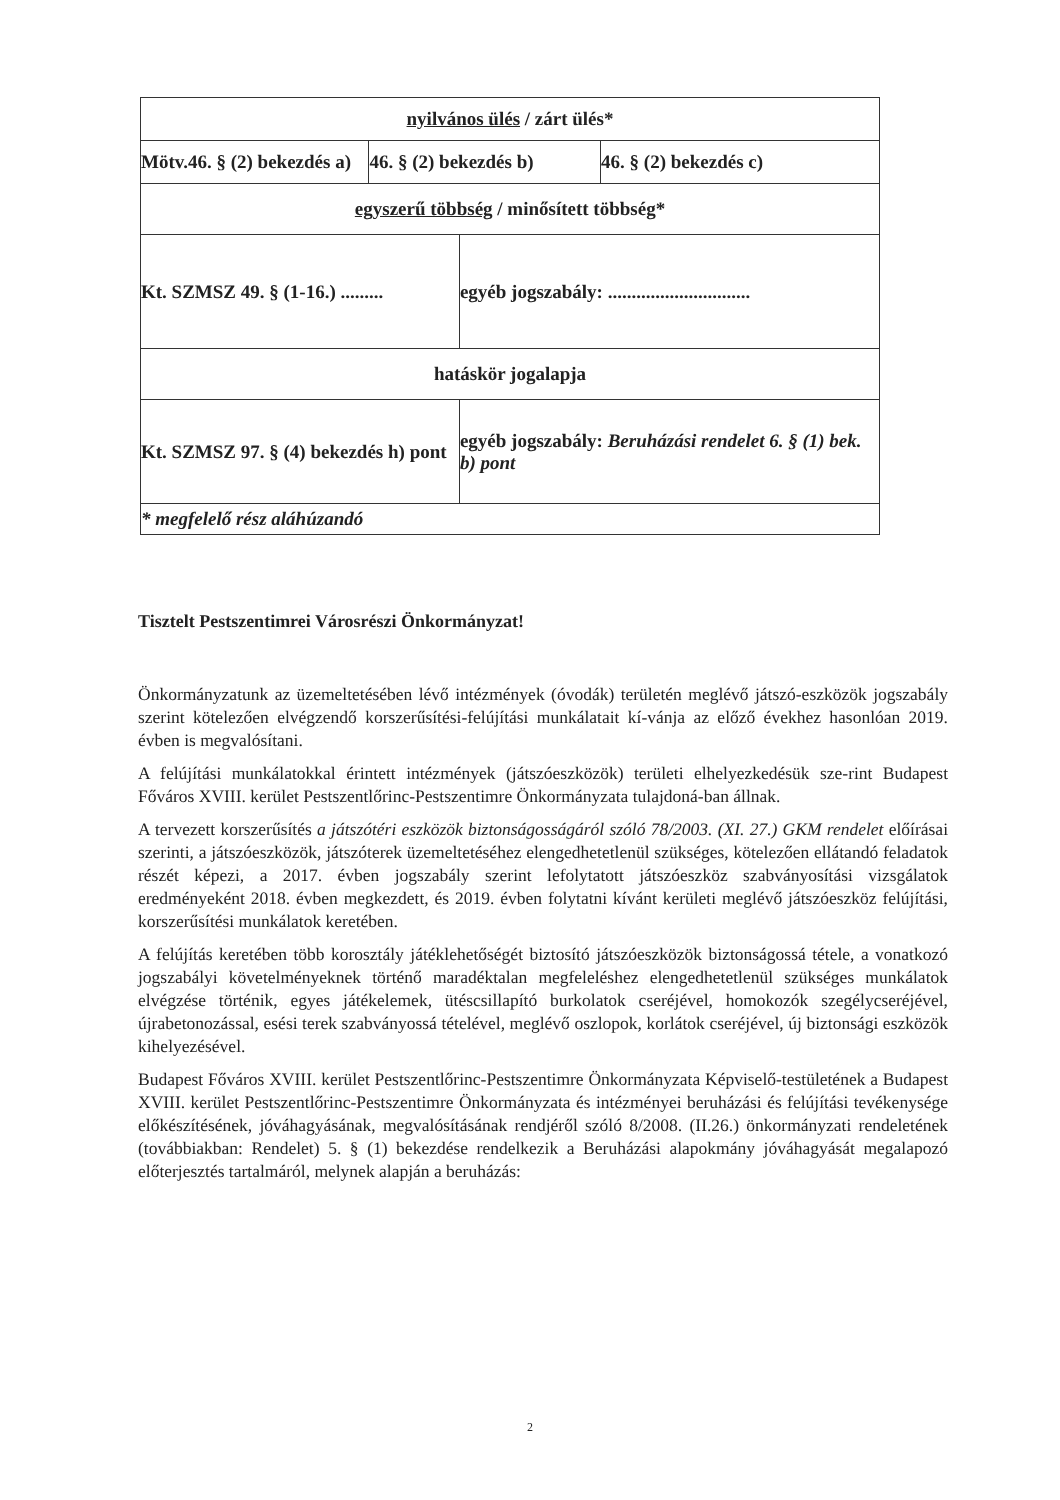| nyilvános ülés / zárt ülés* | | | |
| Mötv.46. § (2) bekezdés a) | 46. § (2) bekezdés b) | | 46. § (2) bekezdés c) |
| egyszerű többség / minősített többség* | | | |
| Kt. SZMSZ 49. § (1-16.) ......... | | egyéb jogszabály: .............................. | |
| hatáskör jogalapja | | | |
| Kt. SZMSZ 97. § (4) bekezdés h) pont | | egyéb jogszabály: Beruházási rendelet 6. § (1) bek. b) pont | |
| * megfelelő rész aláhúzandó | | | |
Tisztelt Pestszentimrei Városrészi Önkormányzat!
Önkormányzatunk az üzemeltetésében lévő intézmények (óvodák) területén meglévő játszó-eszközök jogszabály szerint kötelezően elvégzendő korszerűsítési-felújítási munkálatait kí-vánja az előző évekhez hasonlóan 2019. évben is megvalósítani.
A felújítási munkálatokkal érintett intézmények (játszóeszközök) területi elhelyezkedésük sze-rint Budapest Főváros XVIII. kerület Pestszentlőrinc-Pestszentimre Önkormányzata tulajdoná-ban állnak.
A tervezett korszerűsítés a játszótéri eszközök biztonságosságáról szóló 78/2003. (XI. 27.) GKM rendelet előírásai szerinti, a játszóeszközök, játszóterek üzemeltetéséhez elengedhetetlenül szükséges, kötelezően ellátandó feladatok részét képezi, a 2017. évben jogszabály szerint lefolytatott játszóeszköz szabványosítási vizsgálatok eredményeként 2018. évben megkezdett, és 2019. évben folytatni kívánt kerületi meglévő játszóeszköz felújítási, korszerűsítési munkálatok keretében.
A felújítás keretében több korosztály játéklehetőségét biztosító játszóeszközök biztonságossá tétele, a vonatkozó jogszabályi követelményeknek történő maradéktalan megfeleléshez elengedhetetlenül szükséges munkálatok elvégzése történik, egyes játékelemek, ütéscsillapító burkolatok cseréjével, homokozók szegélycseréjével, újrabetonozással, esési terek szabványossá tételével, meglévő oszlopok, korlátok cseréjével, új biztonsági eszközök kihelyezésével.
Budapest Főváros XVIII. kerület Pestszentlőrinc-Pestszentimre Önkormányzata Képviselő-testületének a Budapest XVIII. kerület Pestszentlőrinc-Pestszentimre Önkormányzata és intézményei beruházási és felújítási tevékenysége előkészítésének, jóváhagyásának, megvalósításának rendjéről szóló 8/2008. (II.26.) önkormányzati rendeletének (továbbiakban: Rendelet) 5. § (1) bekezdése rendelkezik a Beruházási alapokmány jóváhagyását megalapozó előterjesztés tartalmáról, melynek alapján a beruházás:
2